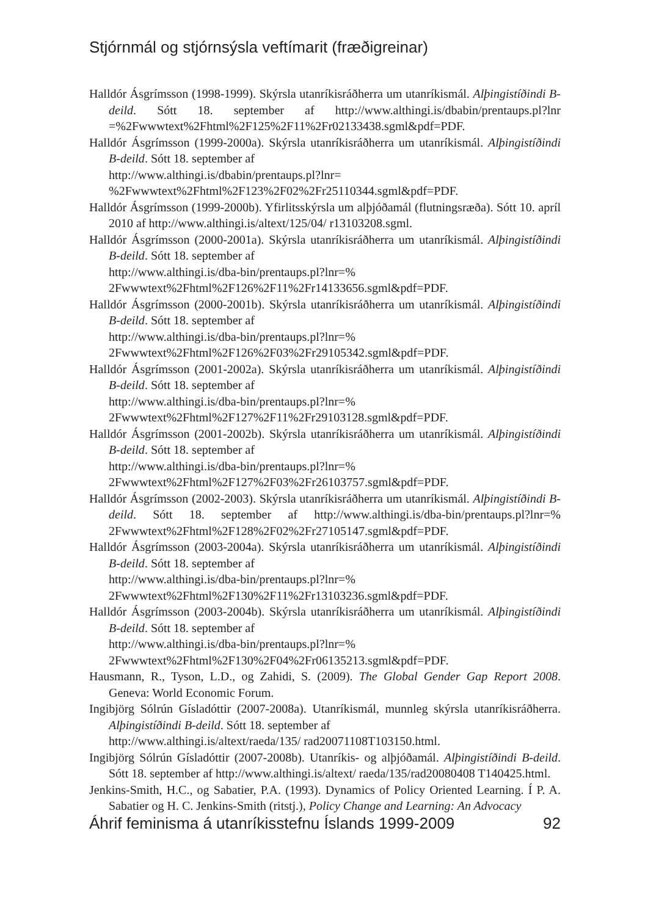Stjórnmál og stjórnsýsla veftímarit (fræðigreinar)
Halldór Ásgrímsson (1998-1999). Skýrsla utanríkisráðherra um utanríkismál. Alþingistíðindi B-deild. Sótt 18. september af http://www.althingi.is/dbabin/prentaups.pl?lnr =%2Fwwwtext%2Fhtml%2F125%2F11%2Fr02133438.sgml&pdf=PDF.
Halldór Ásgrímsson (1999-2000a). Skýrsla utanríkisráðherra um utanríkismál. Alþingistíðindi B-deild. Sótt 18. september af
http://www.althingi.is/dbabin/prentaups.pl?lnr=
%2Fwwwtext%2Fhtml%2F123%2F02%2Fr25110344.sgml&pdf=PDF.
Halldór Ásgrímsson (1999-2000b). Yfirlitsskýrsla um alþjóðamál (flutningsræða). Sótt 10. apríl 2010 af http://www.althingi.is/altext/125/04/ r13103208.sgml.
Halldór Ásgrímsson (2000-2001a). Skýrsla utanríkisráðherra um utanríkismál. Alþingistíðindi B-deild. Sótt 18. september af
http://www.althingi.is/dba-bin/prentaups.pl?lnr=%
2Fwwwtext%2Fhtml%2F126%2F11%2Fr14133656.sgml&pdf=PDF.
Halldór Ásgrímsson (2000-2001b). Skýrsla utanríkisráðherra um utanríkismál. Alþingistíðindi B-deild. Sótt 18. september af
http://www.althingi.is/dba-bin/prentaups.pl?lnr=%
2Fwwwtext%2Fhtml%2F126%2F03%2Fr29105342.sgml&pdf=PDF.
Halldór Ásgrímsson (2001-2002a). Skýrsla utanríkisráðherra um utanríkismál. Alþingistíðindi B-deild. Sótt 18. september af
http://www.althingi.is/dba-bin/prentaups.pl?lnr=%
2Fwwwtext%2Fhtml%2F127%2F11%2Fr29103128.sgml&pdf=PDF.
Halldór Ásgrímsson (2001-2002b). Skýrsla utanríkisráðherra um utanríkismál. Alþingistíðindi B-deild. Sótt 18. september af
http://www.althingi.is/dba-bin/prentaups.pl?lnr=%
2Fwwwtext%2Fhtml%2F127%2F03%2Fr26103757.sgml&pdf=PDF.
Halldór Ásgrímsson (2002-2003). Skýrsla utanríkisráðherra um utanríkismál. Alþingistíðindi B-deild. Sótt 18. september af http://www.althingi.is/dba-bin/prentaups.pl?lnr=% 2Fwwwtext%2Fhtml%2F128%2F02%2Fr27105147.sgml&pdf=PDF.
Halldór Ásgrímsson (2003-2004a). Skýrsla utanríkisráðherra um utanríkismál. Alþingistíðindi B-deild. Sótt 18. september af
http://www.althingi.is/dba-bin/prentaups.pl?lnr=%
2Fwwwtext%2Fhtml%2F130%2F11%2Fr13103236.sgml&pdf=PDF.
Halldór Ásgrímsson (2003-2004b). Skýrsla utanríkisráðherra um utanríkismál. Alþingistíðindi B-deild. Sótt 18. september af
http://www.althingi.is/dba-bin/prentaups.pl?lnr=%
2Fwwwtext%2Fhtml%2F130%2F04%2Fr06135213.sgml&pdf=PDF.
Hausmann, R., Tyson, L.D., og Zahidi, S. (2009). The Global Gender Gap Report 2008. Geneva: World Economic Forum.
Ingibjörg Sólrún Gísladóttir (2007-2008a). Utanríkismál, munnleg skýrsla utanríkisráðherra. Alþingistíðindi B-deild. Sótt 18. september af
http://www.althingi.is/altext/raeda/135/ rad20071108T103150.html.
Ingibjörg Sólrún Gísladóttir (2007-2008b). Utanríkis- og alþjóðamál. Alþingistíðindi B-deild. Sótt 18. september af http://www.althingi.is/altext/ raeda/135/rad20080408 T140425.html.
Jenkins-Smith, H.C., og Sabatier, P.A. (1993). Dynamics of Policy Oriented Learning. Í P. A. Sabatier og H. C. Jenkins-Smith (ritstj.), Policy Change and Learning: An Advocacy
Áhrif feminisma á utanríkisstefnu Íslands 1999-2009 92